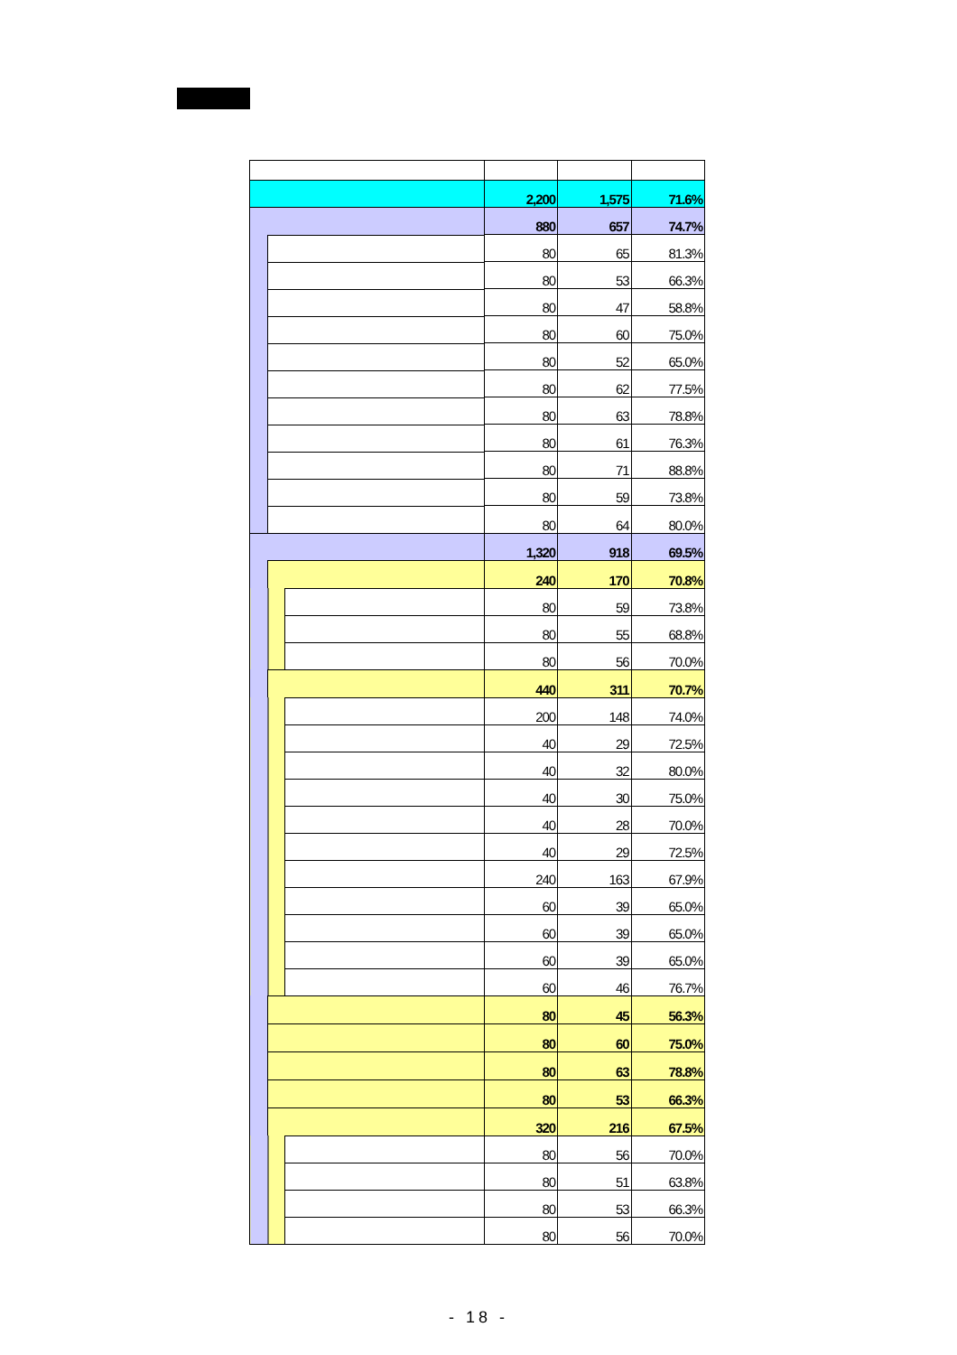| | 2,200 | 1,575 | 71.6% |
| | 880 | 657 | 74.7% |
| | 80 | 65 | 81.3% |
| | 80 | 53 | 66.3% |
| | 80 | 47 | 58.8% |
| | 80 | 60 | 75.0% |
| | 80 | 52 | 65.0% |
| | 80 | 62 | 77.5% |
| | 80 | 63 | 78.8% |
| | 80 | 61 | 76.3% |
| | 80 | 71 | 88.8% |
| | 80 | 59 | 73.8% |
| | 80 | 64 | 80.0% |
| | 1,320 | 918 | 69.5% |
| | 240 | 170 | 70.8% |
| | 80 | 59 | 73.8% |
| | 80 | 55 | 68.8% |
| | 80 | 56 | 70.0% |
| | 440 | 311 | 70.7% |
| | 200 | 148 | 74.0% |
| | 40 | 29 | 72.5% |
| | 40 | 32 | 80.0% |
| | 40 | 30 | 75.0% |
| | 40 | 28 | 70.0% |
| | 40 | 29 | 72.5% |
| | 240 | 163 | 67.9% |
| | 60 | 39 | 65.0% |
| | 60 | 39 | 65.0% |
| | 60 | 39 | 65.0% |
| | 60 | 46 | 76.7% |
| | 80 | 45 | 56.3% |
| | 80 | 60 | 75.0% |
| | 80 | 63 | 78.8% |
| | 80 | 53 | 66.3% |
| | 320 | 216 | 67.5% |
| | 80 | 56 | 70.0% |
| | 80 | 51 | 63.8% |
| | 80 | 53 | 66.3% |
| | 80 | 56 | 70.0% |
- 18 -